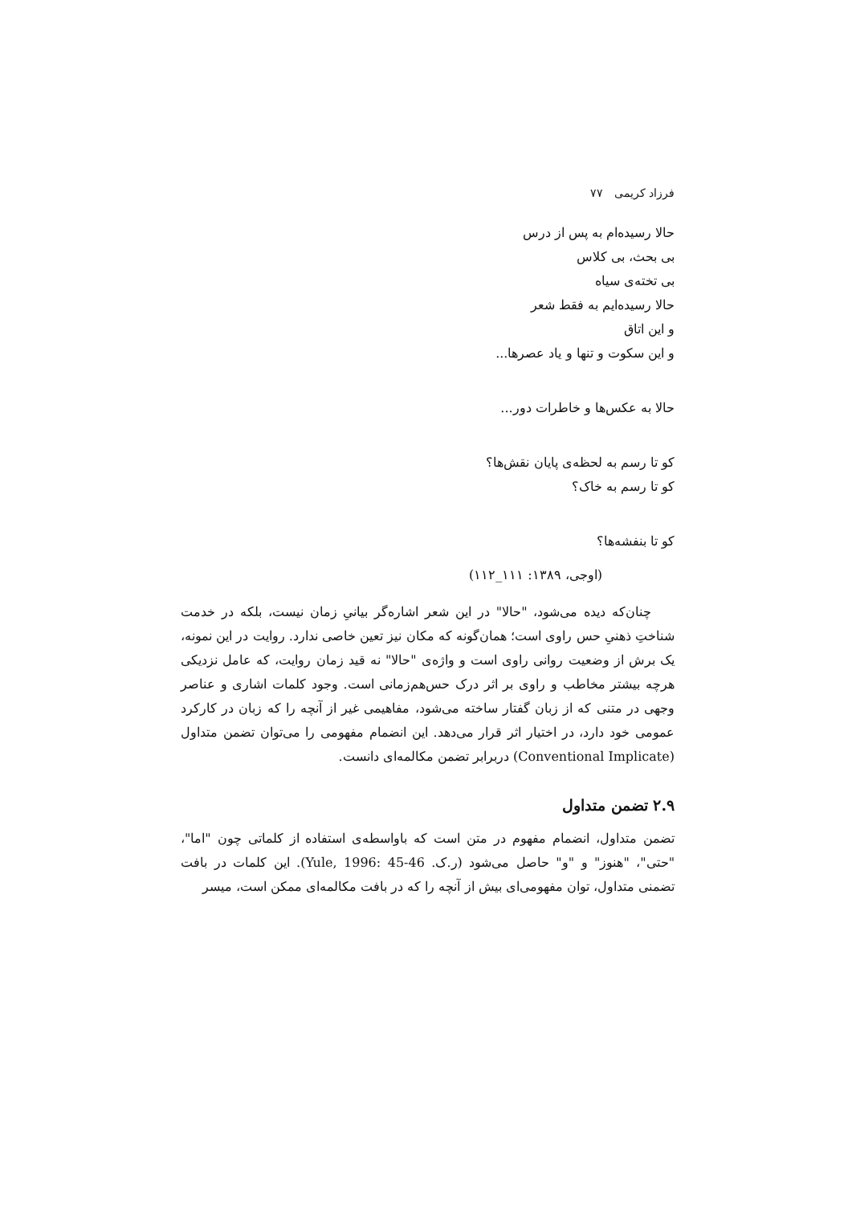فرزاد کریمی ۷۷
حالا رسیده‌ام به پس از درس
بی بحث، بی کلاس
بی تخته‌ی سیاه
حالا رسیده‌ایم به فقط شعر
و این اتاق
و این سکوت و تنها و یاد عصرها...
حالا به عکس‌ها و خاطرات دور...
کو تا رسم به لحظه‌ی پایان نقش‌ها؟
کو تا رسم به خاک؟
کو تا بنفشه‌ها؟
(اوجی، ۱۳۸۹: ۱۱۱_۱۱۲)
چنان‌که دیده می‌شود، "حالا" در این شعر اشاره‌گر بیانیِ زمان نیست، بلکه در خدمت شناختِ ذهنیِ حس راوی است؛ همان‌گونه که مکان نیز تعین خاصی ندارد. روایت در این نمونه، یک برش از وضعیت روانی راوی است و واژه‌ی "حالا" نه قید زمان روایت، که عامل نزدیکی هرچه بیشتر مخاطب و راوی بر اثر درک حس‌هم‌زمانی است. وجود کلمات اشاری و عناصر وجهی در متنی که از زبان گفتار ساخته می‌شود، مفاهیمی غیر از آنچه را که زبان در کارکرد عمومی خود دارد، در اختیار اثر قرار می‌دهد. این انضمام مفهومی را می‌توان تضمن متداول (Conventional Implicate) دربرابر تضمن مکالمه‌ای دانست.
۲.۹ تضمن متداول
تضمن متداول، انضمام مفهوم در متن است که باواسطه‌ی استفاده از کلماتی چون "اما"، "حتی"، "هنوز" و "و" حاصل می‌شود (ر.ک. Yule, 1996: 45-46). این کلمات در بافت تضمنی متداول، توان مفهومی‌ای بیش از آنچه را که در بافت مکالمه‌ای ممکن است، میسر